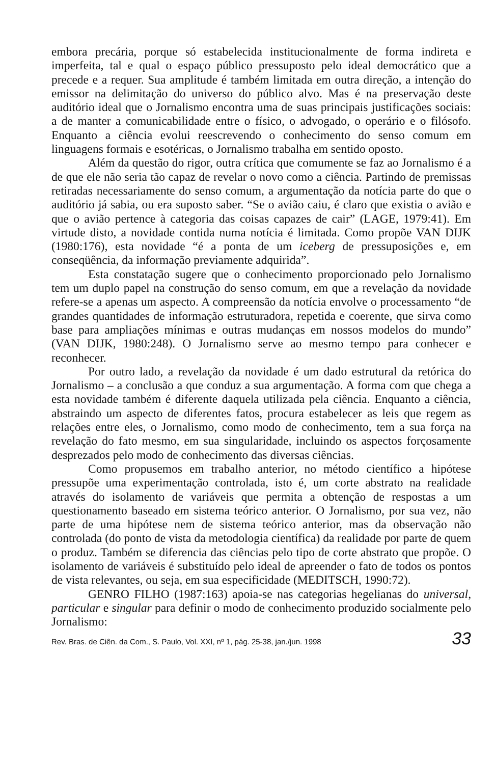embora precária, porque só estabelecida institucionalmente de forma indireta e imperfeita, tal e qual o espaço público pressuposto pelo ideal democrático que a precede e a requer. Sua amplitude é também limitada em outra direção, a intenção do emissor na delimitação do universo do público alvo. Mas é na preservação deste auditório ideal que o Jornalismo encontra uma de suas principais justificações sociais: a de manter a comunicabilidade entre o físico, o advogado, o operário e o filósofo. Enquanto a ciência evolui reescrevendo o conhecimento do senso comum em linguagens formais e esotéricas, o Jornalismo trabalha em sentido oposto.
Além da questão do rigor, outra crítica que comumente se faz ao Jornalismo é a de que ele não seria tão capaz de revelar o novo como a ciência. Partindo de premissas retiradas necessariamente do senso comum, a argumentação da notícia parte do que o auditório já sabia, ou era suposto saber. “Se o avião caiu, é claro que existia o avião e que o avião pertence à categoria das coisas capazes de cair” (LAGE, 1979:41). Em virtude disto, a novidade contida numa notícia é limitada. Como propõe VAN DIJK (1980:176), esta novidade “é a ponta de um iceberg de pressuposições e, em conseqüência, da informação previamente adquirida”.
Esta constatação sugere que o conhecimento proporcionado pelo Jornalismo tem um duplo papel na construção do senso comum, em que a revelação da novidade refere-se a apenas um aspecto. A compreensão da notícia envolve o processamento “de grandes quantidades de informação estruturadora, repetida e coerente, que sirva como base para ampliações mínimas e outras mudanças em nossos modelos do mundo” (VAN DIJK, 1980:248). O Jornalismo serve ao mesmo tempo para conhecer e reconhecer.
Por outro lado, a revelação da novidade é um dado estrutural da retórica do Jornalismo – a conclusão a que conduz a sua argumentação. A forma com que chega a esta novidade também é diferente daquela utilizada pela ciência. Enquanto a ciência, abstraindo um aspecto de diferentes fatos, procura estabelecer as leis que regem as relações entre eles, o Jornalismo, como modo de conhecimento, tem a sua força na revelação do fato mesmo, em sua singularidade, incluindo os aspectos forçosamente desprezados pelo modo de conhecimento das diversas ciências.
Como propusemos em trabalho anterior, no método científico a hipótese pressupõe uma experimentação controlada, isto é, um corte abstrato na realidade através do isolamento de variáveis que permita a obtenção de respostas a um questionamento baseado em sistema teórico anterior. O Jornalismo, por sua vez, não parte de uma hipótese nem de sistema teórico anterior, mas da observação não controlada (do ponto de vista da metodologia científica) da realidade por parte de quem o produz. Também se diferencia das ciências pelo tipo de corte abstrato que propõe. O isolamento de variáveis é substituído pelo ideal de apreender o fato de todos os pontos de vista relevantes, ou seja, em sua especificidade (MEDITSCH, 1990:72).
GENRO FILHO (1987:163) apoia-se nas categorias hegelianas do universal, particular e singular para definir o modo de conhecimento produzido socialmente pelo Jornalismo:
Rev. Bras. de Ciên. da Com., S. Paulo, Vol. XXI, nº 1, pág. 25-38, jan./jun. 1998 33